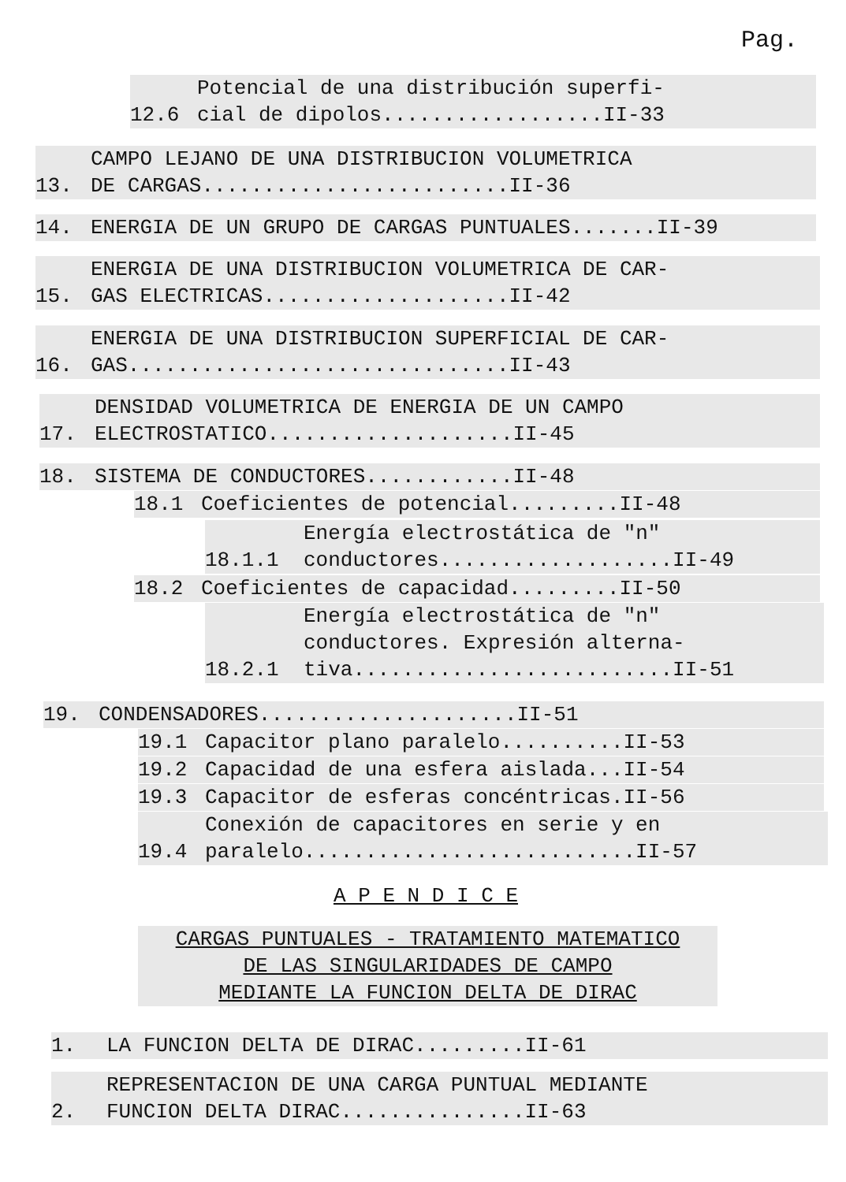Pag.
12.6 Potencial de una distribución superfi-
cial de dipolos..................II-33
13. CAMPO LEJANO DE UNA DISTRIBUCION VOLUMETRICA
DE CARGAS.........................II-36
14. ENERGIA DE UN GRUPO DE CARGAS PUNTUALES.......II-39
15. ENERGIA DE UNA DISTRIBUCION VOLUMETRICA DE CAR-
GAS ELECTRICAS....................II-42
16. ENERGIA DE UNA DISTRIBUCION SUPERFICIAL DE CAR-
GAS...............................II-43
17. DENSIDAD VOLUMETRICA DE ENERGIA DE UN CAMPO
ELECTROSTATICO....................II-45
18. SISTEMA DE CONDUCTORES............II-48
18.1 Coeficientes de potencial.........II-48
18.1.1 Energía electrostática de "n"
conductores...................II-49
18.2 Coeficientes de capacidad.........II-50
18.2.1 Energía electrostática de "n"
conductores. Expresión alterna-
tiva..........................II-51
19. CONDENSADORES.....................II-51
19.1 Capacitor plano paralelo..........II-53
19.2 Capacidad de una esfera aislada...II-54
19.3 Capacitor de esferas concéntricas.II-56
19.4 Conexión de capacitores en serie y en
paralelo...........................II-57
A P E N D I C E
CARGAS PUNTUALES - TRATAMIENTO MATEMATICO
DE LAS SINGULARIDADES DE CAMPO
MEDIANTE LA FUNCION DELTA DE DIRAC
1. LA FUNCION DELTA DE DIRAC.........II-61
2. REPRESENTACION DE UNA CARGA PUNTUAL MEDIANTE
FUNCION DELTA DIRAC...............II-63